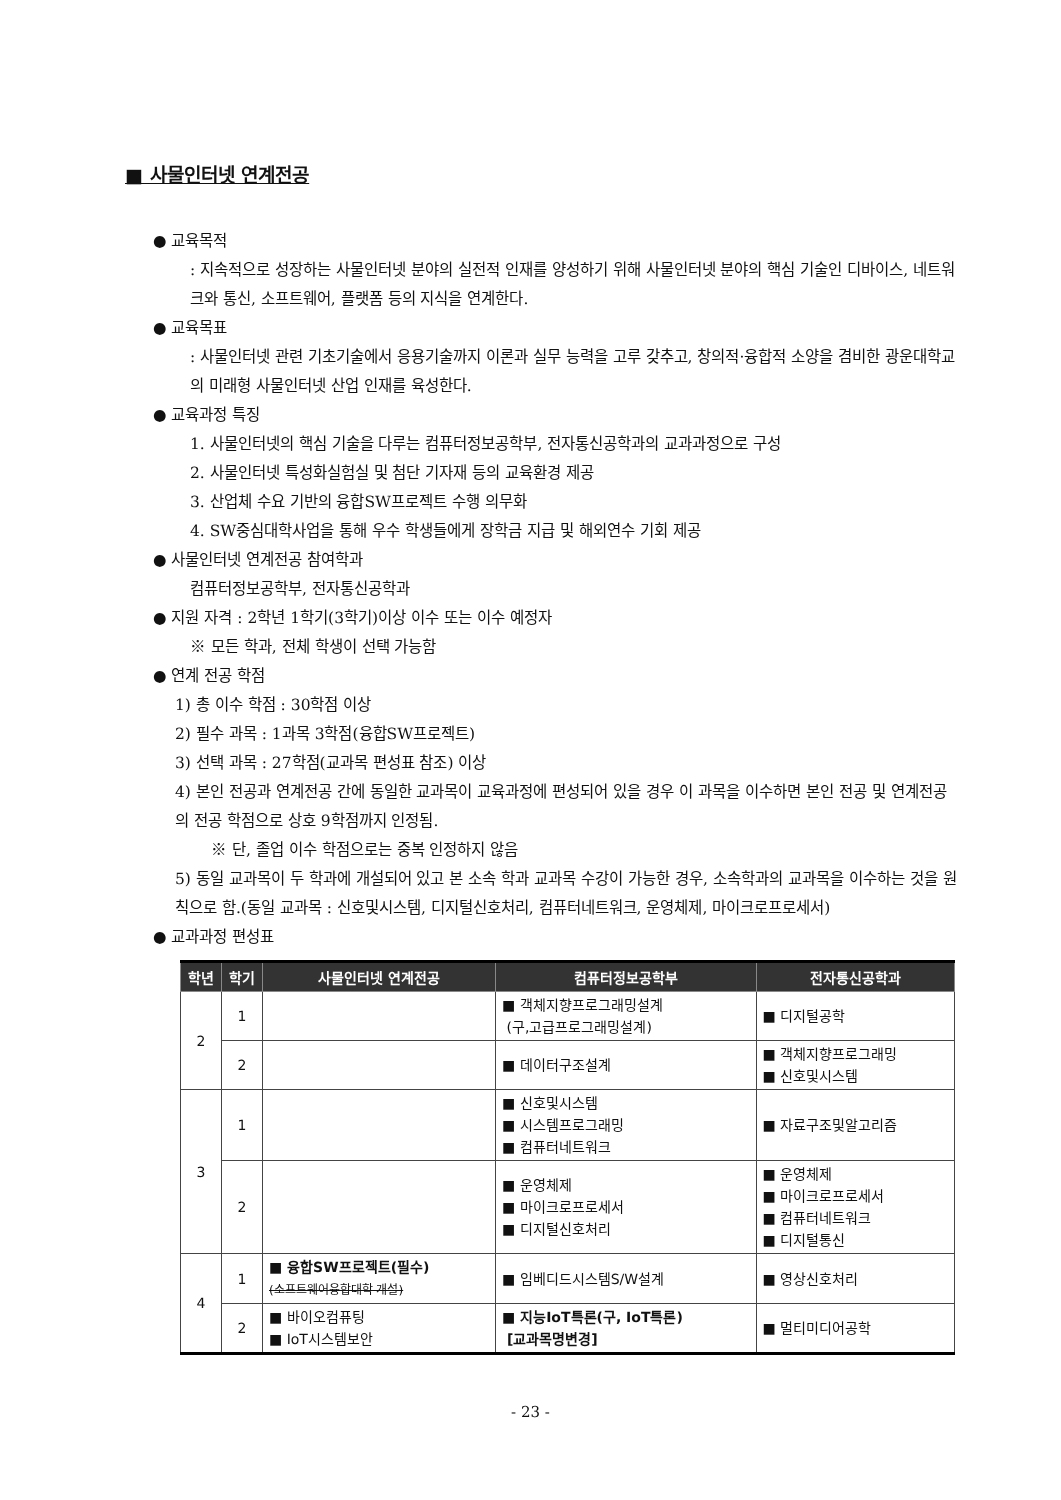■ 사물인터넷 연계전공
● 교육목적
: 지속적으로 성장하는 사물인터넷 분야의 실전적 인재를 양성하기 위해 사물인터넷 분야의 핵심 기술인 디바이스, 네트워크와 통신, 소프트웨어, 플랫폼 등의 지식을 연계한다.
● 교육목표
: 사물인터넷 관련 기초기술에서 응용기술까지 이론과 실무 능력을 고루 갖추고, 창의적·융합적 소양을 겸비한 광운대학교의 미래형 사물인터넷 산업 인재를 육성한다.
● 교육과정 특징
1. 사물인터넷의 핵심 기술을 다루는 컴퓨터정보공학부, 전자통신공학과의 교과과정으로 구성
2. 사물인터넷 특성화실험실 및 첨단 기자재 등의 교육환경 제공
3. 산업체 수요 기반의 융합SW프로젝트 수행 의무화
4. SW중심대학사업을 통해 우수 학생들에게 장학금 지급 및 해외연수 기회 제공
● 사물인터넷 연계전공 참여학과
컴퓨터정보공학부, 전자통신공학과
● 지원 자격 : 2학년 1학기(3학기)이상 이수 또는 이수 예정자
※ 모든 학과, 전체 학생이 선택 가능함
● 연계 전공 학점
1) 총 이수 학점 : 30학점 이상
2) 필수 과목 : 1과목 3학점(융합SW프로젝트)
3) 선택 과목 : 27학점(교과목 편성표 참조) 이상
4) 본인 전공과 연계전공 간에 동일한 교과목이 교육과정에 편성되어 있을 경우 이 과목을 이수하면 본인 전공 및 연계전공의 전공 학점으로 상호 9학점까지 인정됨.
※ 단, 졸업 이수 학점으로는 중복 인정하지 않음
5) 동일 교과목이 두 학과에 개설되어 있고 본 소속 학과 교과목 수강이 가능한 경우, 소속학과의 교과목을 이수하는 것을 원칙으로 함.(동일 교과목 : 신호및시스템, 디지털신호처리, 컴퓨터네트워크, 운영체제, 마이크로프로세서)
● 교과과정 편성표
| 학년 | 학기 | 사물인터넷 연계전공 | 컴퓨터정보공학부 | 전자통신공학과 |
| --- | --- | --- | --- | --- |
| 2 | 1 | | ■ 객체지향프로그래밍설계 (구,고급프로그래밍설계) | ■ 디지털공학 |
| | 2 | | ■ 데이터구조설계 | ■ 객체지향프로그래밍 ■ 신호및시스템 |
| 3 | 1 | | ■ 신호및시스템 ■ 시스템프로그래밍 ■ 컴퓨터네트워크 | ■ 자료구조및알고리즘 |
| | 2 | | ■ 운영체제 ■ 마이크로프로세서 ■ 디지털신호처리 | ■ 운영체제 ■ 마이크로프로세서 ■ 컴퓨터네트워크 ■ 디지털통신 |
| 4 | 1 | ■ 융합SW프로젝트(필수) (소프트웨어융합대학 개설) | ■ 임베디드시스템S/W설계 | ■ 영상신호처리 |
| | 2 | ■ 바이오컴퓨팅 ■ IoT시스템보안 | ■ 지능IoT특론(구, IoT특론) [교과목명변경] | ■ 멀티미디어공학 |
- 23 -